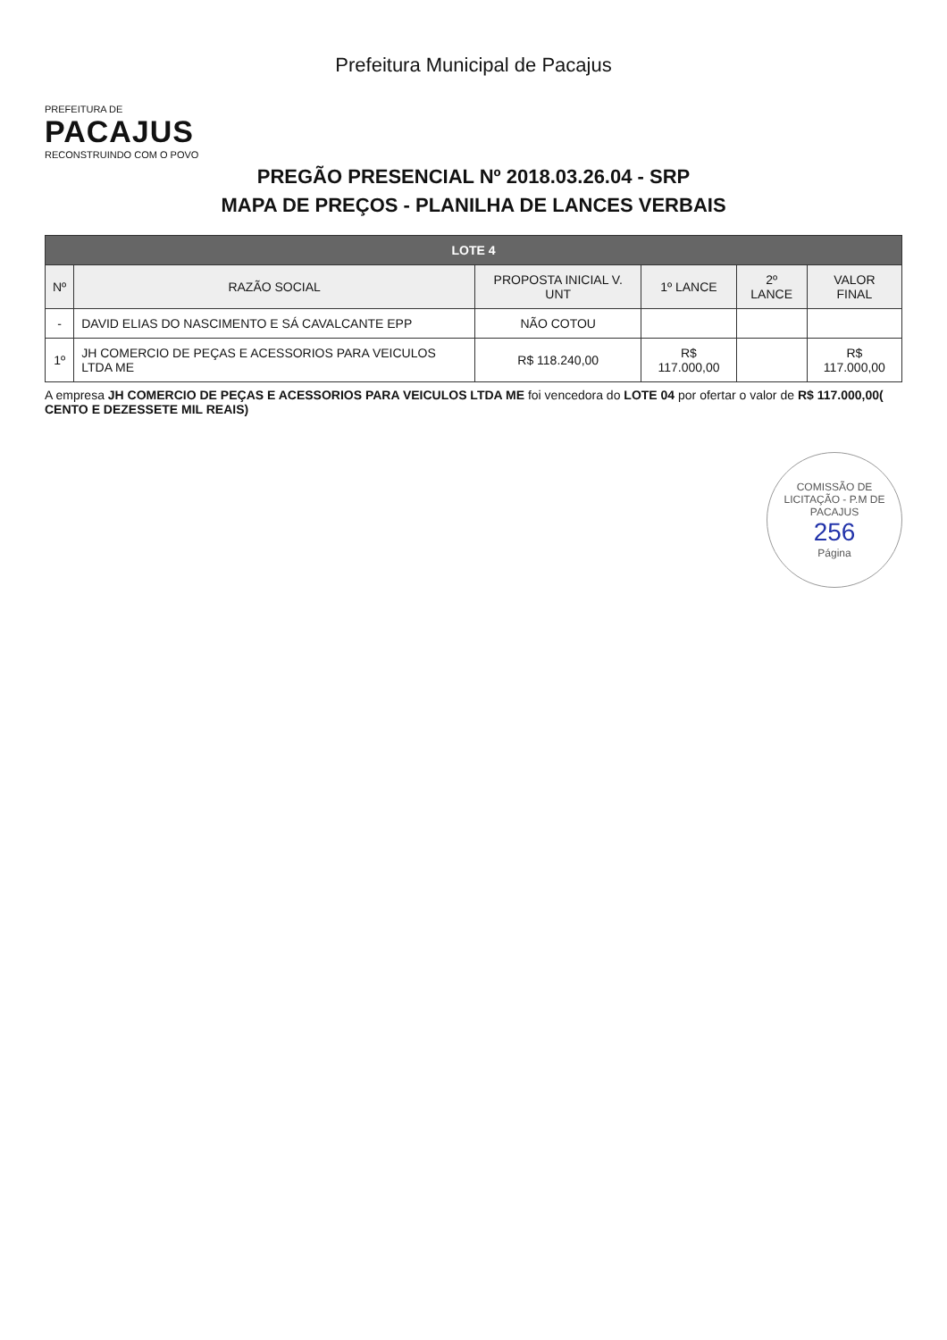Prefeitura Municipal de Pacajus
PREFEITURA DE
PACAJUS
RECONSTRUINDO COM O POVO
PREGÃO PRESENCIAL Nº 2018.03.26.04 - SRP
MAPA DE PREÇOS - PLANILHA DE LANCES VERBAIS
| LOTE 4 | | | | | |
| --- | --- | --- | --- | --- | --- |
| Nº | RAZÃO SOCIAL | PROPOSTA INICIAL V. UNT | 1º LANCE | 2º LANCE | VALOR FINAL |
| - | DAVID ELIAS DO NASCIMENTO E SÁ CAVALCANTE EPP | NÃO COTOU | | | |
| 1º | JH COMERCIO DE PEÇAS E ACESSORIOS PARA VEICULOS LTDA ME | R$ 118.240,00 | R$ 117.000,00 | | R$ 117.000,00 |
A empresa JH COMERCIO DE PEÇAS E ACESSORIOS PARA VEICULOS LTDA ME foi vencedora do LOTE 04 por ofertar o valor de R$ 117.000,00( CENTO E DEZESSETE MIL REAIS)
COMISSÃO DE LICITAÇÃO - P.M DE PACAJUS
256
Página